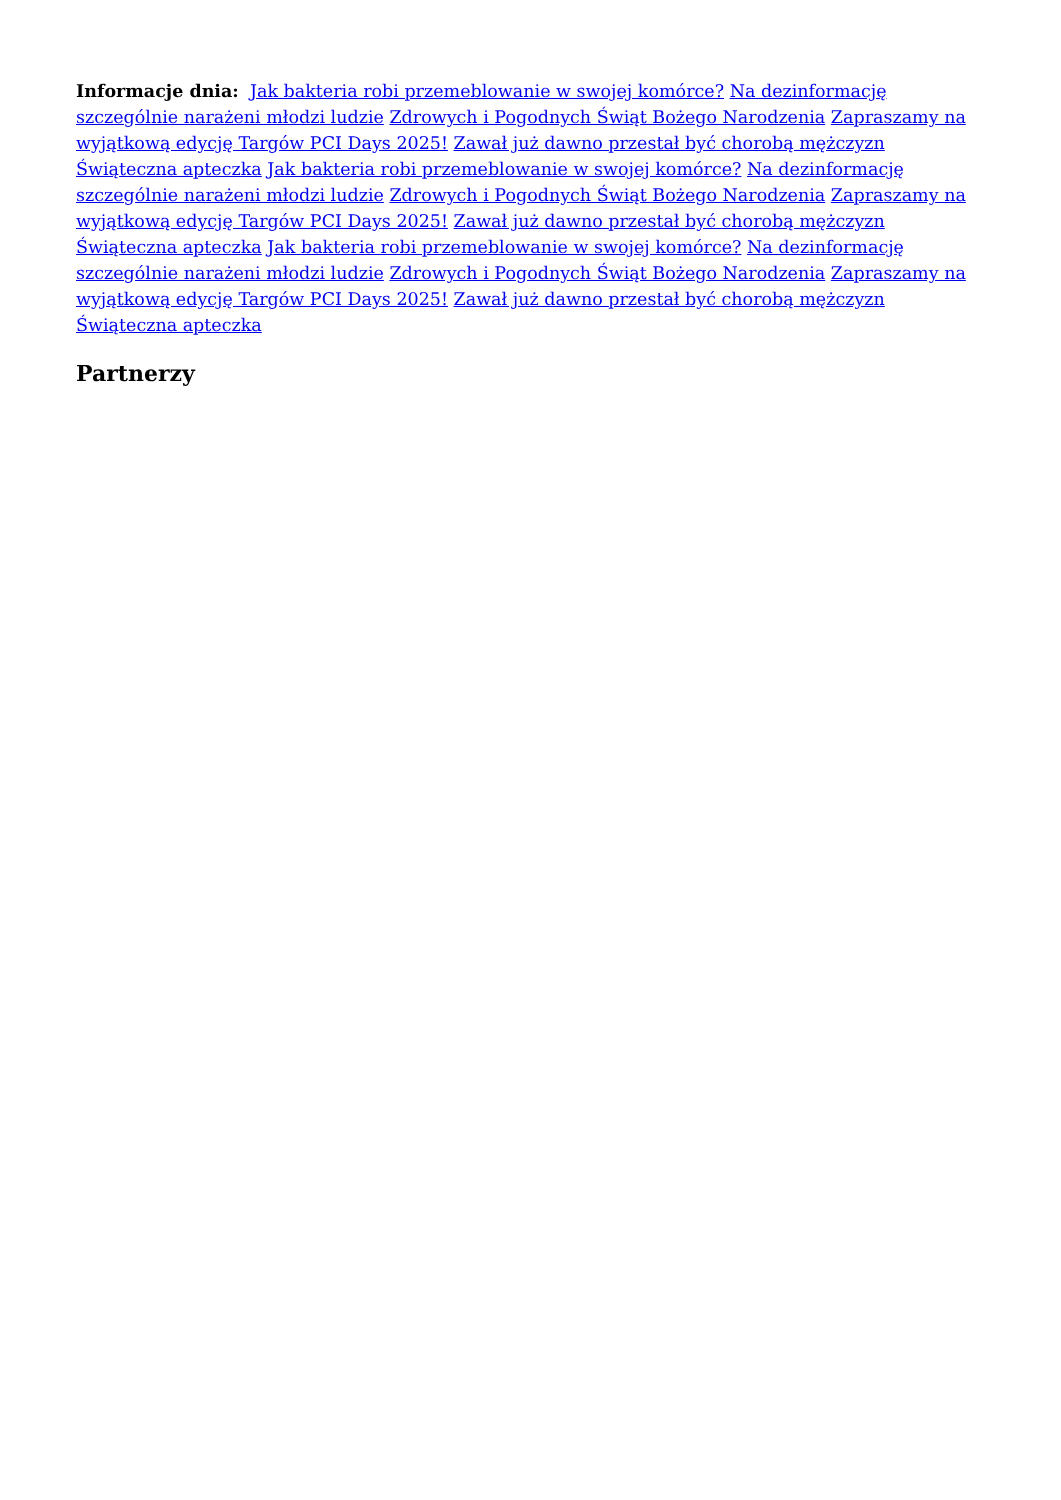Informacje dnia: Jak bakteria robi przemeblowanie w swojej komórce? Na dezinformację szczególnie narażeni młodzi ludzie Zdrowych i Pogodnych Świąt Bożego Narodzenia Zapraszamy na wyjątkową edycję Targów PCI Days 2025! Zawał już dawno przestał być chorobą mężczyzn Świąteczna apteczka Jak bakteria robi przemeblowanie w swojej komórce? Na dezinformację szczególnie narażeni młodzi ludzie Zdrowych i Pogodnych Świąt Bożego Narodzenia Zapraszamy na wyjątkową edycję Targów PCI Days 2025! Zawał już dawno przestał być chorobą mężczyzn Świąteczna apteczka Jak bakteria robi przemeblowanie w swojej komórce? Na dezinformację szczególnie narażeni młodzi ludzie Zdrowych i Pogodnych Świąt Bożego Narodzenia Zapraszamy na wyjątkową edycję Targów PCI Days 2025! Zawał już dawno przestał być chorobą mężczyzn Świąteczna apteczka
Partnerzy